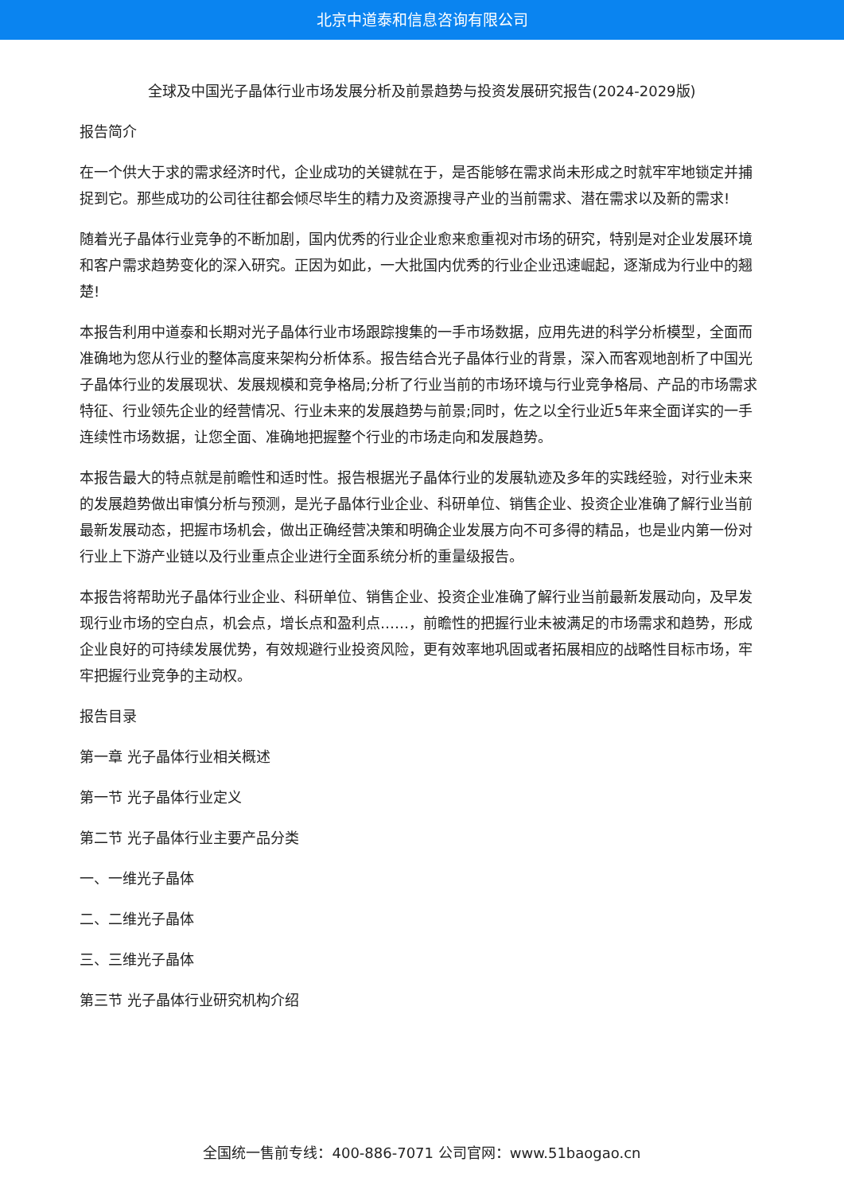北京中道泰和信息咨询有限公司
全球及中国光子晶体行业市场发展分析及前景趋势与投资发展研究报告(2024-2029版)
报告简介
在一个供大于求的需求经济时代，企业成功的关键就在于，是否能够在需求尚未形成之时就牢牢地锁定并捕捉到它。那些成功的公司往往都会倾尽毕生的精力及资源搜寻产业的当前需求、潜在需求以及新的需求!
随着光子晶体行业竞争的不断加剧，国内优秀的行业企业愈来愈重视对市场的研究，特别是对企业发展环境和客户需求趋势变化的深入研究。正因为如此，一大批国内优秀的行业企业迅速崛起，逐渐成为行业中的翘楚!
本报告利用中道泰和长期对光子晶体行业市场跟踪搜集的一手市场数据，应用先进的科学分析模型，全面而准确地为您从行业的整体高度来架构分析体系。报告结合光子晶体行业的背景，深入而客观地剖析了中国光子晶体行业的发展现状、发展规模和竞争格局;分析了行业当前的市场环境与行业竞争格局、产品的市场需求特征、行业领先企业的经营情况、行业未来的发展趋势与前景;同时，佐之以全行业近5年来全面详实的一手连续性市场数据，让您全面、准确地把握整个行业的市场走向和发展趋势。
本报告最大的特点就是前瞻性和适时性。报告根据光子晶体行业的发展轨迹及多年的实践经验，对行业未来的发展趋势做出审慎分析与预测，是光子晶体行业企业、科研单位、销售企业、投资企业准确了解行业当前最新发展动态，把握市场机会，做出正确经营决策和明确企业发展方向不可多得的精品，也是业内第一份对行业上下游产业链以及行业重点企业进行全面系统分析的重量级报告。
本报告将帮助光子晶体行业企业、科研单位、销售企业、投资企业准确了解行业当前最新发展动向，及早发现行业市场的空白点，机会点，增长点和盈利点……，前瞻性的把握行业未被满足的市场需求和趋势，形成企业良好的可持续发展优势，有效规避行业投资风险，更有效率地巩固或者拓展相应的战略性目标市场，牢牢把握行业竞争的主动权。
报告目录
第一章 光子晶体行业相关概述
第一节 光子晶体行业定义
第二节 光子晶体行业主要产品分类
一、一维光子晶体
二、二维光子晶体
三、三维光子晶体
第三节 光子晶体行业研究机构介绍
全国统一售前专线：400-886-7071 公司官网：www.51baogao.cn